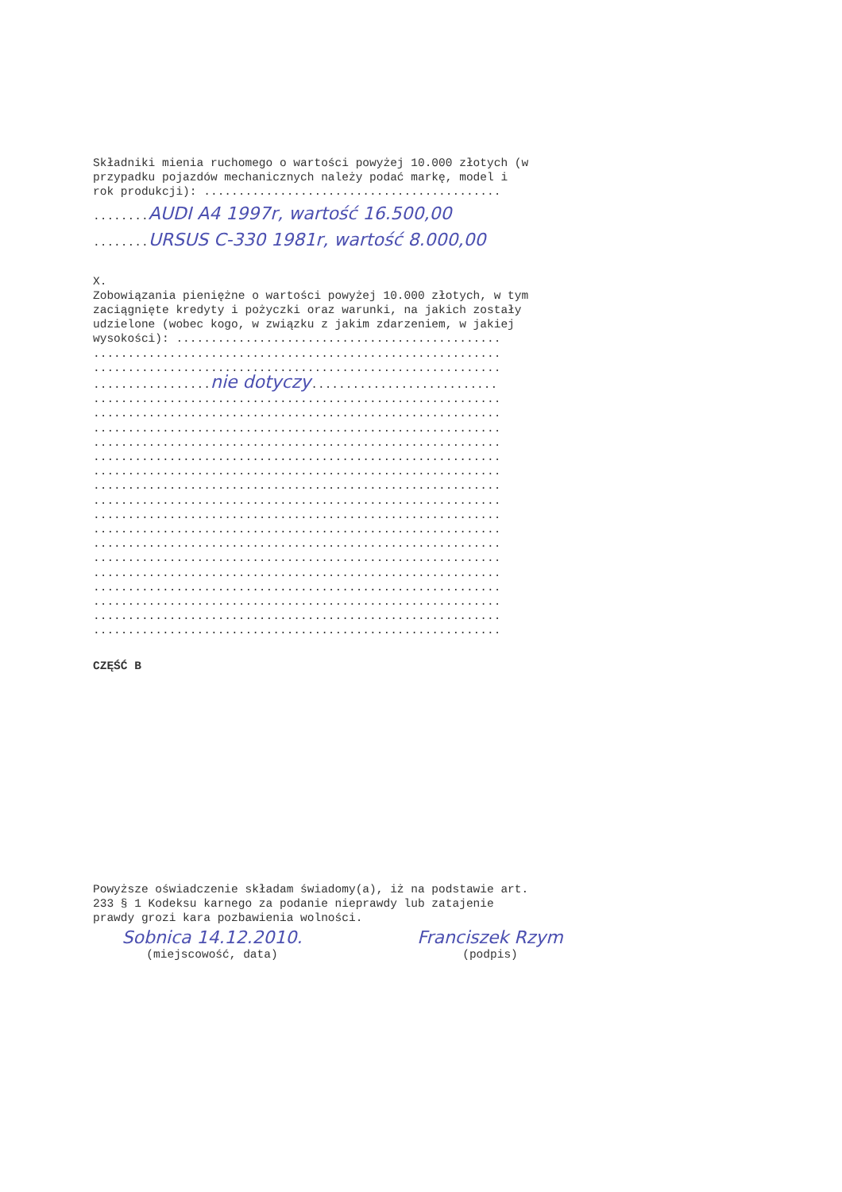Składniki mienia ruchomego o wartości powyżej 10.000 złotych (w przypadku pojazdów mechanicznych należy podać markę, model i rok produkcji): ...........................................
........AUDI A4 1997r, wartość 16.500,00
........URSUS C-330 1981r, wartość 8.000,00
X. Zobowiązania pieniężne o wartości powyżej 10.000 złotych, w tym zaciągnięte kredyty i pożyczki oraz warunki, na jakich zostały udzielone (wobec kogo, w związku z jakim zdarzeniem, w jakiej wysokości): ............................................... ........................................................... ........................................................... .................nie dotyczy........................... ........................................................... ........................................................... ........................................................... ........................................................... ........................................................... ........................................................... ........................................................... ........................................................... ........................................................... ........................................................... ........................................................... ........................................................... ........................................................... ........................................................... ........................................................... ........................................................... ...........................................................
CZĘŚĆ B
Powyższe oświadczenie składam świadomy(a), iż na podstawie art. 233 § 1 Kodeksu karnego za podanie nieprawdy lub zatajenie prawdy grozi kara pozbawienia wolności.
Sobnica 14.12.2010.
(miejscowość, data)
Franciszek Rzym
(podpis)